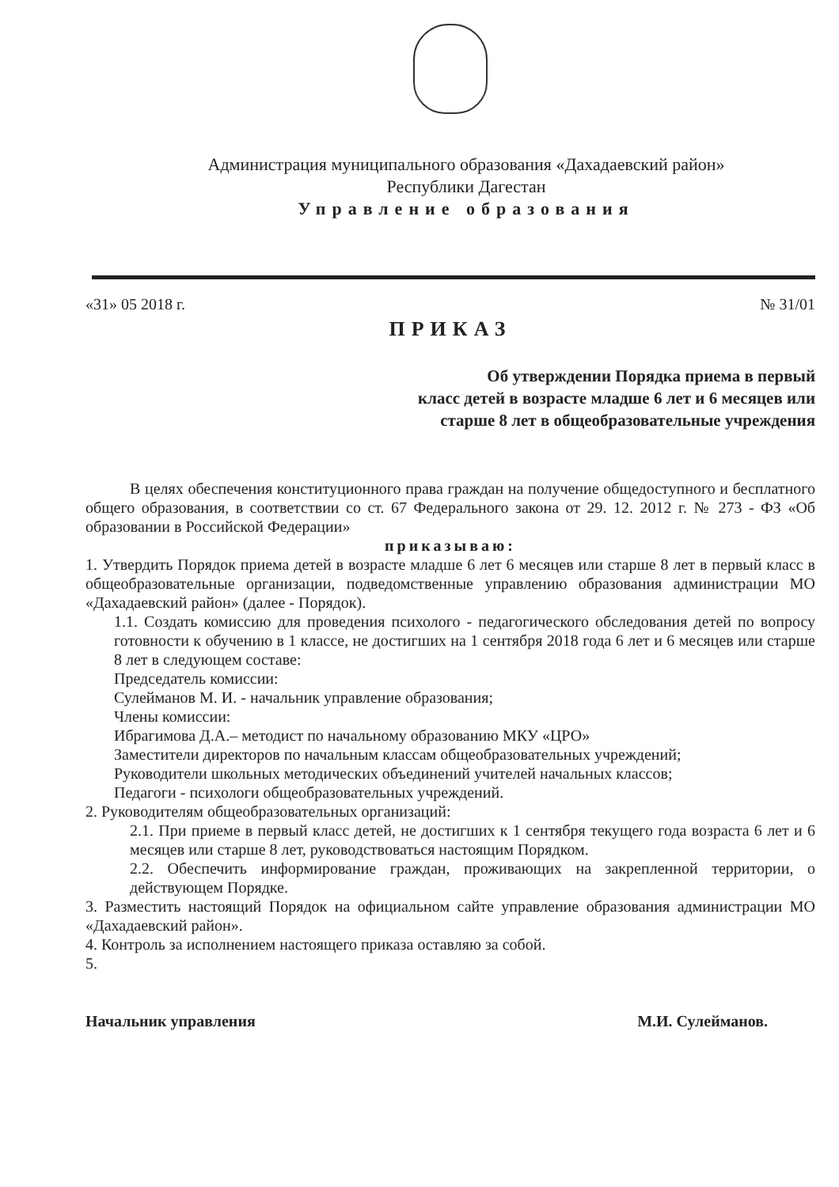Администрация муниципального образования «Дахадаевский район»
Республики Дагестан
Управление образования
«31» 05 2018 г. № 31/01
ПРИКАЗ
Об утверждении Порядка приема в первый
класс детей в возрасте младше 6 лет и 6 месяцев или
старше 8 лет в общеобразовательные учреждения
В целях обеспечения конституционного права граждан на получение общедоступного и бесплатного общего образования, в соответствии со ст. 67 Федерального закона от 29. 12. 2012 г. № 273 - ФЗ «Об образовании в Российской Федерации»
приказываю:
1. Утвердить Порядок приема детей в возрасте младше 6 лет 6 месяцев или старше 8 лет в первый класс в общеобразовательные организации, подведомственные управлению образования администрации МО «Дахадаевский район» (далее - Порядок).
1.1. Создать комиссию для проведения психолого - педагогического обследования детей по вопросу готовности к обучению в 1 классе, не достигших на 1 сентября 2018 года 6 лет и 6 месяцев или старше 8 лет в следующем составе:
Председатель комиссии:
Сулейманов М. И. - начальник управление образования;
Члены комиссии:
Ибрагимова Д.А.– методист по начальному образованию МКУ «ЦРО»
Заместители директоров по начальным классам общеобразовательных учреждений;
Руководители школьных методических объединений учителей начальных классов;
Педагоги - психологи общеобразовательных учреждений.
2. Руководителям общеобразовательных организаций:
2.1. При приеме в первый класс детей, не достигших к 1 сентября текущего года возраста 6 лет и 6 месяцев или старше 8 лет, руководствоваться настоящим Порядком.
2.2. Обеспечить информирование граждан, проживающих на закрепленной территории, о действующем Порядке.
3. Разместить настоящий Порядок на официальном сайте управление образования администрации МО «Дахадаевский район».
4. Контроль за исполнением настоящего приказа оставляю за собой.
5.
Начальник управления М.И. Сулейманов.